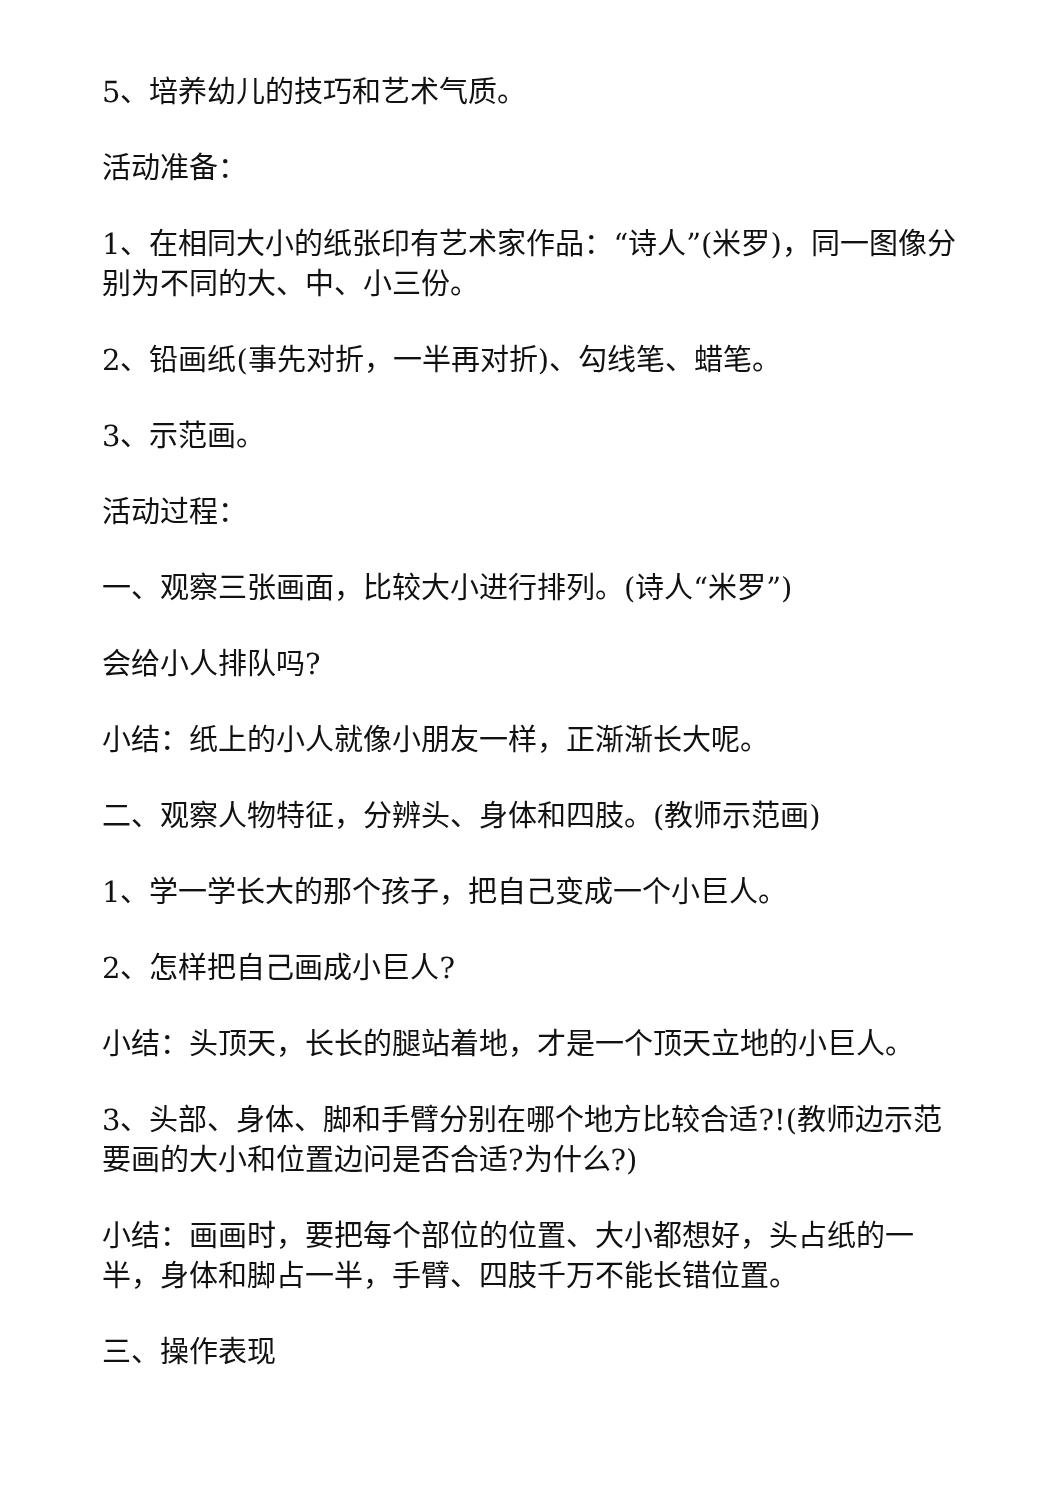5、培养幼儿的技巧和艺术气质。
活动准备：
1、在相同大小的纸张印有艺术家作品：“诗人”(米罗)，同一图像分别为不同的大、中、小三份。
2、铅画纸(事先对折，一半再对折)、勾线笔、蜡笔。
3、示范画。
活动过程：
一、观察三张画面，比较大小进行排列。(诗人“米罗”)
会给小人排队吗?
小结：纸上的小人就像小朋友一样，正渐渐长大呢。
二、观察人物特征，分辨头、身体和四肢。(教师示范画)
1、学一学长大的那个孩子，把自己变成一个小巨人。
2、怎样把自己画成小巨人?
小结：头顶天，长长的腿站着地，才是一个顶天立地的小巨人。
3、头部、身体、脚和手臂分别在哪个地方比较合适?!(教师边示范要画的大小和位置边问是否合适?为什么?)
小结：画画时，要把每个部位的位置、大小都想好，头占纸的一半，身体和脚占一半，手臂、四肢千万不能长错位置。
三、操作表现